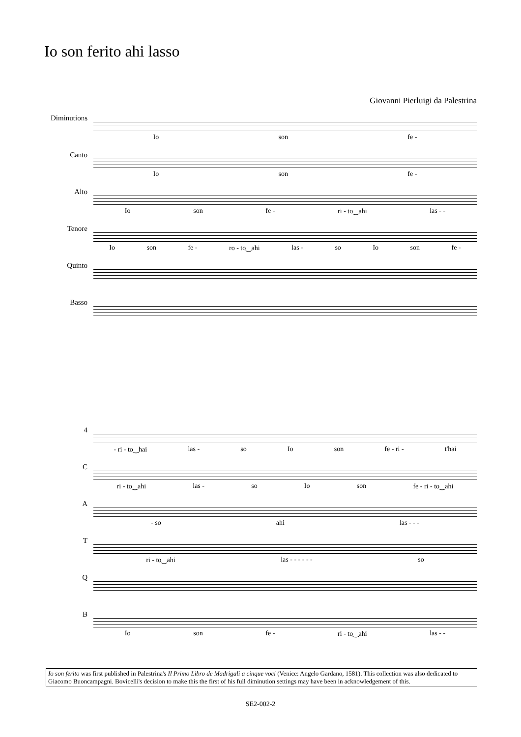Io son ferito ahi lasso
Giovanni Pierluigi da Palestrina
Diminutions
Io son fe -
Canto
Io son fe -
Alto
Io son fe - ri - to‿ahi las - -
Tenore
Io son fe - ro - to‿ahi las - so Io son fe -
Quinto
Basso
4
- ri - to‿hai las - so Io son fe - ri - t'hai
C
ri - to‿ahi las - so Io son fe - ri - to‿ahi
A
- so ahi las - - -
T
ri - to‿ahi las - - - - - - so
Q
B
Io son fe - ri - to‿ahi las - -
Io son ferito was first published in Palestrina's Il Primo Libro de Madrigali a cinque voci (Venice: Angelo Gardano, 1581). This collection was also dedicated to Giacomo Buoncampagni. Bovicelli's decision to make this the first of his full diminution settings may have been in acknowledgement of this.
SE2-002-2